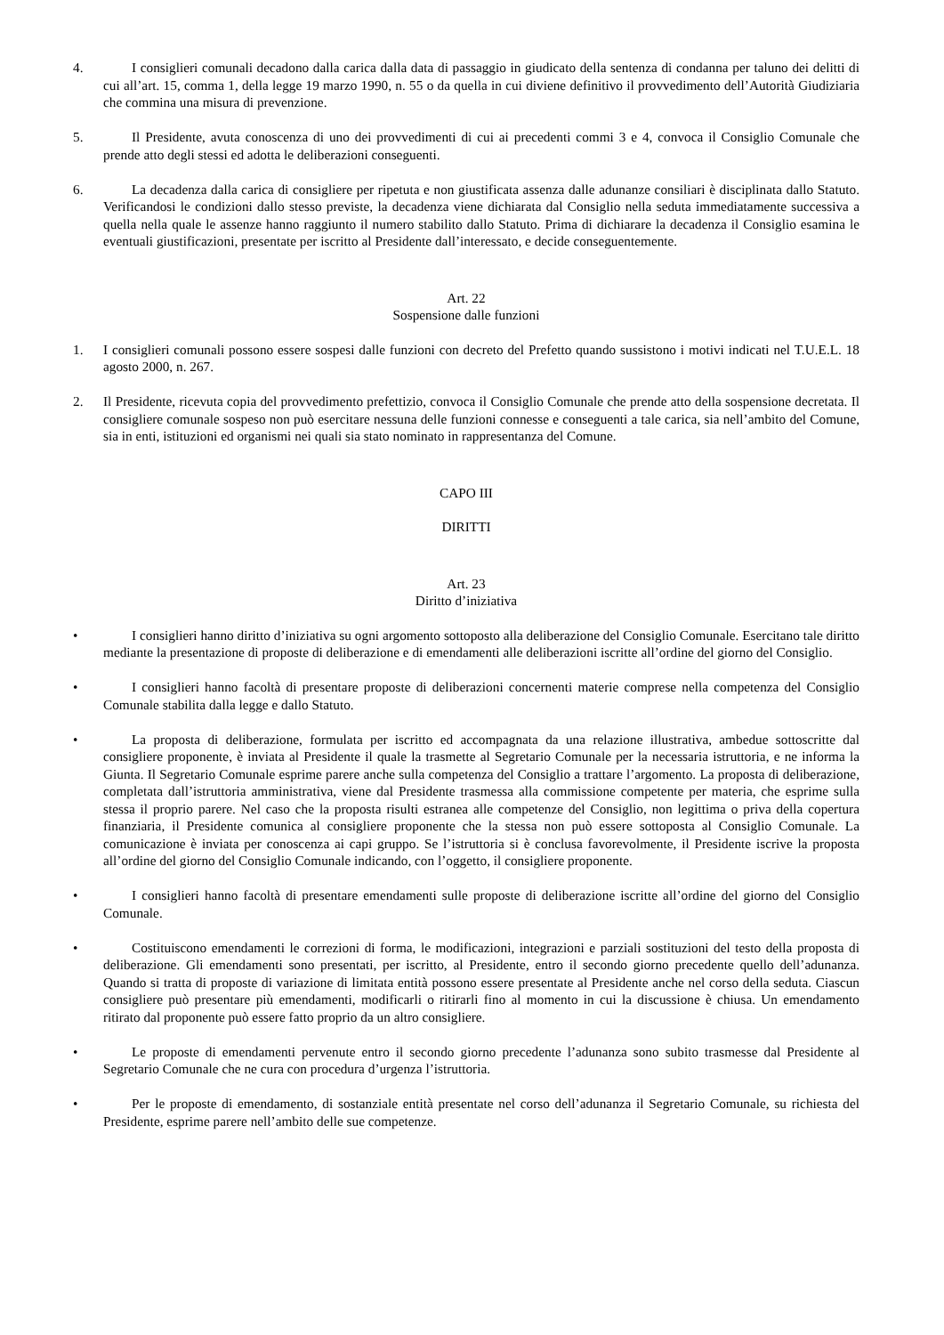4. I consiglieri comunali decadono dalla carica dalla data di passaggio in giudicato della sentenza di condanna per taluno dei delitti di cui all’art. 15, comma 1, della legge 19 marzo 1990, n. 55 o da quella in cui diviene definitivo il provvedimento dell’Autorità Giudiziaria che commina una misura di prevenzione.
5. Il Presidente, avuta conoscenza di uno dei provvedimenti di cui ai precedenti commi 3 e 4, convoca il Consiglio Comunale che prende atto degli stessi ed adotta le deliberazioni conseguenti.
6. La decadenza dalla carica di consigliere per ripetuta e non giustificata assenza dalle adunanze consiliari è disciplinata dallo Statuto. Verificandosi le condizioni dallo stesso previste, la decadenza viene dichiarata dal Consiglio nella seduta immediatamente successiva a quella nella quale le assenze hanno raggiunto il numero stabilito dallo Statuto. Prima di dichiarare la decadenza il Consiglio esamina le eventuali giustificazioni, presentate per iscritto al Presidente dall’interessato, e decide conseguentemente.
Art. 22
Sospensione dalle funzioni
1. I consiglieri comunali possono essere sospesi dalle funzioni con decreto del Prefetto quando sussistono i motivi indicati nel T.U.E.L. 18 agosto 2000, n. 267.
2. Il Presidente, ricevuta copia del provvedimento prefettizio, convoca il Consiglio Comunale che prende atto della sospensione decretata. Il consigliere comunale sospeso non può esercitare nessuna delle funzioni connesse e conseguenti a tale carica, sia nell’ambito del Comune, sia in enti, istituzioni ed organismi nei quali sia stato nominato in rappresentanza del Comune.
CAPO III
DIRITTI
Art. 23
Diritto d’iniziativa
• I consiglieri hanno diritto d’iniziativa su ogni argomento sottoposto alla deliberazione del Consiglio Comunale. Esercitano tale diritto mediante la presentazione di proposte di deliberazione e di emendamenti alle deliberazioni iscritte all’ordine del giorno del Consiglio.
• I consiglieri hanno facoltà di presentare proposte di deliberazioni concernenti materie comprese nella competenza del Consiglio Comunale stabilita dalla legge e dallo Statuto.
• La proposta di deliberazione, formulata per iscritto ed accompagnata da una relazione illustrativa, ambedue sottoscritte dal consigliere proponente, è inviata al Presidente il quale la trasmette al Segretario Comunale per la necessaria istruttoria, e ne informa la Giunta. Il Segretario Comunale esprime parere anche sulla competenza del Consiglio a trattare l’argomento. La proposta di deliberazione, completata dall’istruttoria amministrativa, viene dal Presidente trasmessa alla commissione competente per materia, che esprime sulla stessa il proprio parere. Nel caso che la proposta risulti estranea alle competenze del Consiglio, non legittima o priva della copertura finanziaria, il Presidente comunica al consigliere proponente che la stessa non può essere sottoposta al Consiglio Comunale. La comunicazione è inviata per conoscenza ai capi gruppo. Se l’istruttoria si è conclusa favorevolmente, il Presidente iscrive la proposta all’ordine del giorno del Consiglio Comunale indicando, con l’oggetto, il consigliere proponente.
• I consiglieri hanno facoltà di presentare emendamenti sulle proposte di deliberazione iscritte all’ordine del giorno del Consiglio Comunale.
• Costituiscono emendamenti le correzioni di forma, le modificazioni, integrazioni e parziali sostituzioni del testo della proposta di deliberazione. Gli emendamenti sono presentati, per iscritto, al Presidente, entro il secondo giorno precedente quello dell’adunanza. Quando si tratta di proposte di variazione di limitata entità possono essere presentate al Presidente anche nel corso della seduta. Ciascun consigliere può presentare più emendamenti, modificarli o ritirarli fino al momento in cui la discussione è chiusa. Un emendamento ritirato dal proponente può essere fatto proprio da un altro consigliere.
• Le proposte di emendamenti pervenute entro il secondo giorno precedente l’adunanza sono subito trasmesse dal Presidente al Segretario Comunale che ne cura con procedura d’urgenza l’istruttoria.
• Per le proposte di emendamento, di sostanziale entità presentate nel corso dell’adunanza il Segretario Comunale, su richiesta del Presidente, esprime parere nell’ambito delle sue competenze.